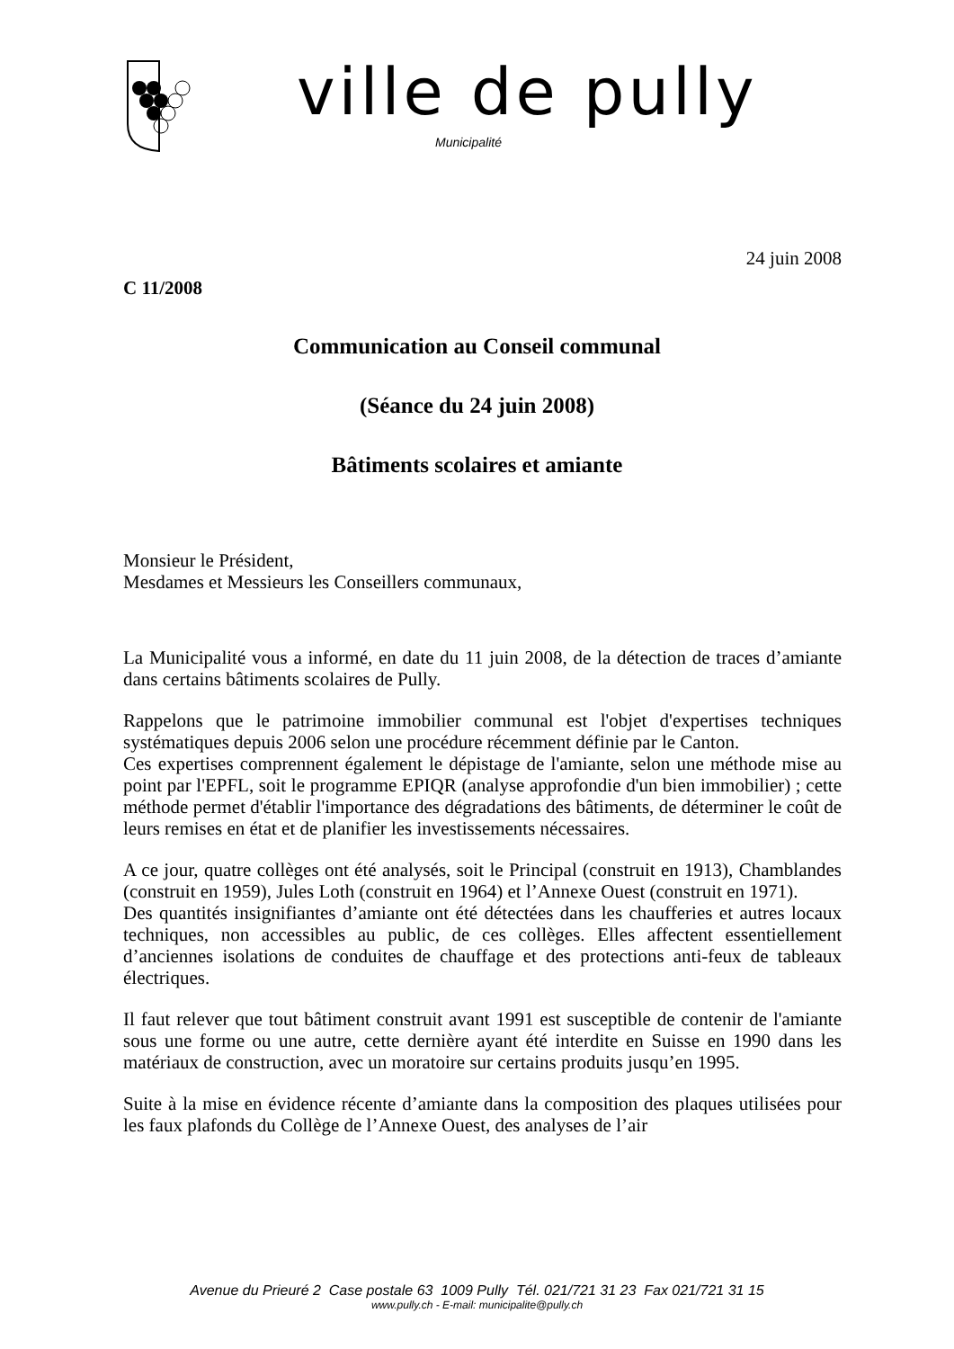ville de pully
Municipalité
24 juin 2008
C 11/2008
Communication au Conseil communal
(Séance du 24 juin 2008)
Bâtiments scolaires et amiante
Monsieur le Président,
Mesdames et Messieurs les Conseillers communaux,
La Municipalité vous a informé, en date du 11 juin 2008, de la détection de traces d’amiante dans certains bâtiments scolaires de Pully.
Rappelons que le patrimoine immobilier communal est l'objet d'expertises techniques systématiques depuis 2006 selon une procédure récemment définie par le Canton.
Ces expertises comprennent également le dépistage de l'amiante, selon une méthode mise au point par l'EPFL, soit le programme EPIQR (analyse approfondie d'un bien immobilier) ; cette méthode permet d'établir l'importance des dégradations des bâtiments, de déterminer le coût de leurs remises en état et de planifier les investissements nécessaires.
A ce jour, quatre collèges ont été analysés, soit le Principal (construit en 1913), Chamblandes (construit en 1959), Jules Loth (construit en 1964) et l’Annexe Ouest (construit en 1971).
Des quantités insignifiantes d’amiante ont été détectées dans les chaufferies et autres locaux techniques, non accessibles au public, de ces collèges. Elles affectent essentiellement d’anciennes isolations de conduites de chauffage et des protections anti-feux de tableaux électriques.
Il faut relever que tout bâtiment construit avant 1991 est susceptible de contenir de l'amiante sous une forme ou une autre, cette dernière ayant été interdite en Suisse en 1990 dans les matériaux de construction, avec un moratoire sur certains produits jusqu’en 1995.
Suite à la mise en évidence récente d’amiante dans la composition des plaques utilisées pour les faux plafonds du Collège de l’Annexe Ouest, des analyses de l’air
Avenue du Prieuré 2 Case postale 63 1009 Pully Tél. 021/721 31 23 Fax 021/721 31 15
www.pully.ch - E-mail: municipalite@pully.ch